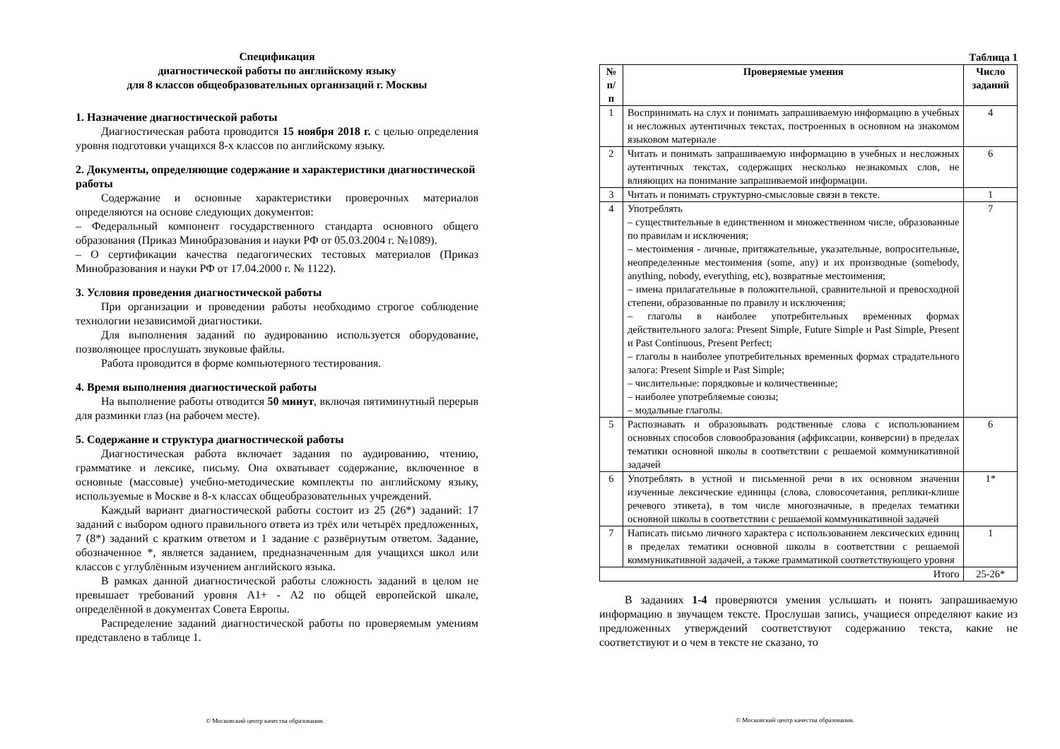Спецификация
диагностической работы по английскому языку
для 8 классов общеобразовательных организаций г. Москвы
1. Назначение диагностической работы
Диагностическая работа проводится 15 ноября 2018 г. с целью определения уровня подготовки учащихся 8-х классов по английскому языку.
2. Документы, определяющие содержание и характеристики диагностической работы
Содержание и основные характеристики проверочных материалов определяются на основе следующих документов:
– Федеральный компонент государственного стандарта основного общего образования (Приказ Минобразования и науки РФ от 05.03.2004 г. №1089).
– О сертификации качества педагогических тестовых материалов (Приказ Минобразования и науки РФ от 17.04.2000 г. № 1122).
3. Условия проведения диагностической работы
При организации и проведении работы необходимо строгое соблюдение технологии независимой диагностики.
Для выполнения заданий по аудированию используется оборудование, позволяющее прослушать звуковые файлы.
Работа проводится в форме компьютерного тестирования.
4. Время выполнения диагностической работы
На выполнение работы отводится 50 минут, включая пятиминутный перерыв для разминки глаз (на рабочем месте).
5. Содержание и структура диагностической работы
Диагностическая работа включает задания по аудированию, чтению, грамматике и лексике, письму. Она охватывает содержание, включенное в основные (массовые) учебно-методические комплекты по английскому языку, используемые в Москве в 8-х классах общеобразовательных учреждений.
Каждый вариант диагностической работы состоит из 25 (26*) заданий: 17 заданий с выбором одного правильного ответа из трёх или четырёх предложенных, 7 (8*) заданий с кратким ответом и 1 задание с развёрнутым ответом. Задание, обозначенное *, является заданием, предназначенным для учащихся школ или классов с углублённым изучением английского языка.
В рамках данной диагностической работы сложность заданий в целом не превышает требований уровня А1+ - А2 по общей европейской шкале, определённой в документах Совета Европы.
Распределение заданий диагностической работы по проверяемым умениям представлено в таблице 1.
© Московский центр качества образования.
Таблица 1
| № п/п | Проверяемые умения | Число заданий |
| --- | --- | --- |
| 1 | Воспринимать на слух и понимать запрашиваемую информацию в учебных и несложных аутентичных текстах, построенных в основном на знакомом языковом материале | 4 |
| 2 | Читать и понимать запрашиваемую информацию в учебных и несложных аутентичных текстах, содержащих несколько незнакомых слов, не влияющих на понимание запрашиваемой информации. | 6 |
| 3 | Читать и понимать структурно-смысловые связи в тексте. | 1 |
| 4 | Употреблять – существительные в единственном и множественном числе, образованные по правилам и исключения; – местоимения - личные, притяжательные, указательные, вопросительные, неопределенные местоимения (some, any) и их производные (somebody, anything, nobody, everything, etc), возвратные местоимения; – имена прилагательные в положительной, сравнительной и превосходной степени, образованные по правилу и исключения; – глаголы в наиболее употребительных временных формах действительного залога: Present Simple, Future Simple и Past Simple, Present и Past Continuous, Present Perfect; – глаголы в наиболее употребительных временных формах страдательного залога: Present Simple и Past Simple; – числительные: порядковые и количественные; – наиболее употребляемые союзы; – модальные глаголы. | 7 |
| 5 | Распознавать и образовывать родственные слова с использованием основных способов словообразования (аффиксации, конверсии) в пределах тематики основной школы в соответствии с решаемой коммуникативной задачей | 6 |
| 6 | Употреблять в устной и письменной речи в их основном значении изученные лексические единицы (слова, словосочетания, реплики-клише речевого этикета), в том числе многозначные, в пределах тематики основной школы в соответствии с решаемой коммуникативной задачей | 1* |
| 7 | Написать письмо личного характера с использованием лексических единиц в пределах тематики основной школы в соответствии с решаемой коммуникативной задачей, а также грамматикой соответствующего уровня | 1 |
| Итого | | 25-26* |
В заданиях 1-4 проверяются умения услышать и понять запрашиваемую информацию в звучащем тексте. Прослушав запись, учащиеся определяют какие из предложенных утверждений соответствуют содержанию текста, какие не соответствуют и о чем в тексте не сказано, то
© Московский центр качества образования.